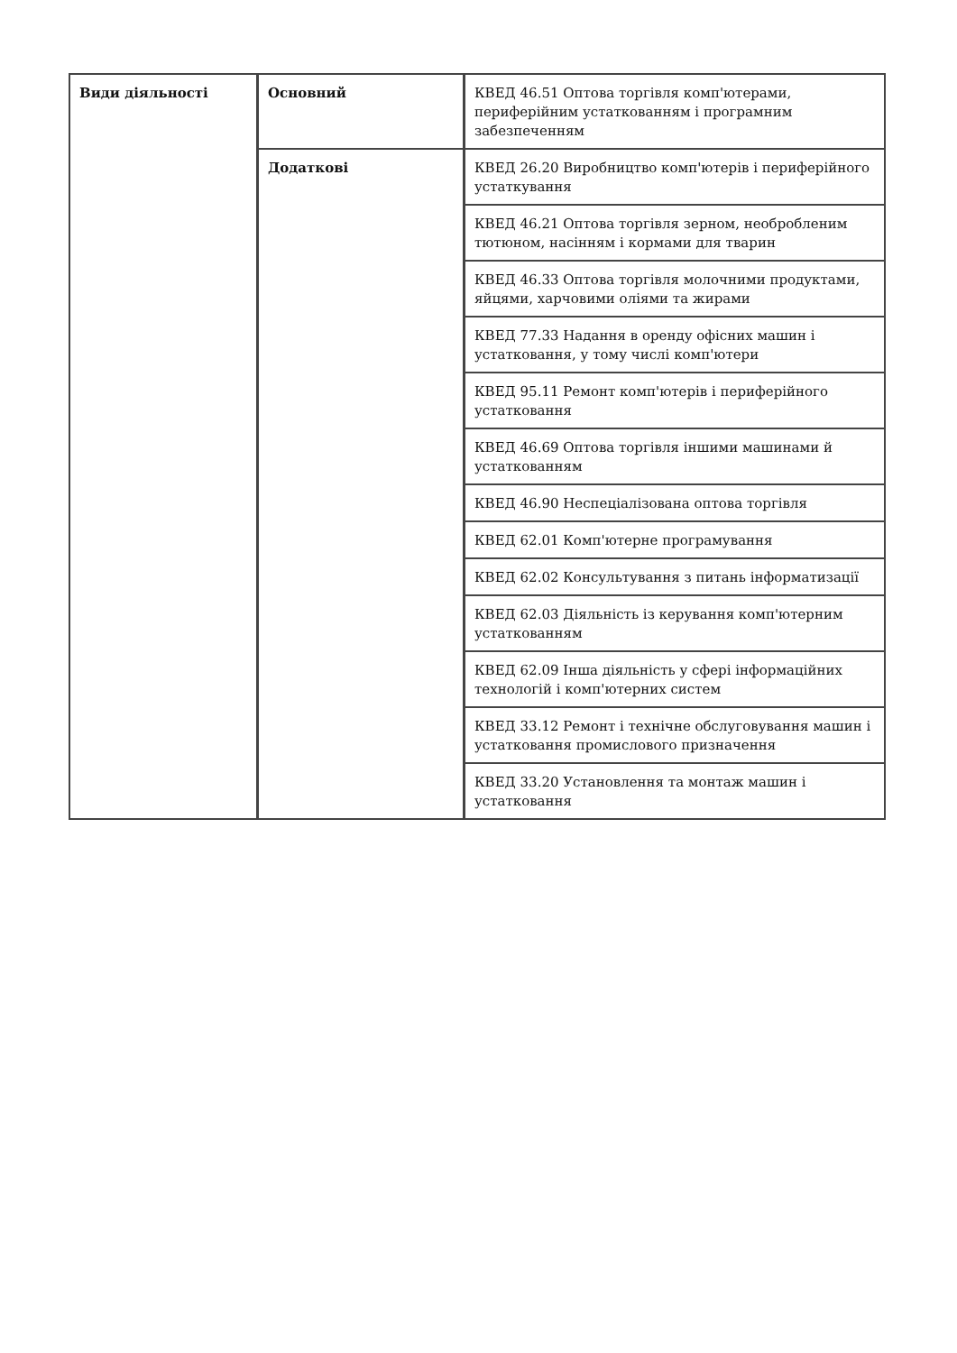| Види діяльності | Основний | КВЕД 46.51 Оптова торгівля комп'ютерами, периферійним устаткованням і програмним забезпеченням |
| | Додаткові | КВЕД 26.20 Виробництво комп'ютерів і периферійного устаткування |
| | | КВЕД 46.21 Оптова торгівля зерном, необробленим тютюном, насінням і кормами для тварин |
| | | КВЕД 46.33 Оптова торгівля молочними продуктами, яйцями, харчовими оліями та жирами |
| | | КВЕД 77.33 Надання в оренду офісних машин і устатковання, у тому числі комп'ютери |
| | | КВЕД 95.11 Ремонт комп'ютерів і периферійного устатковання |
| | | КВЕД 46.69 Оптова торгівля іншими машинами й устаткованням |
| | | КВЕД 46.90 Неспеціалізована оптова торгівля |
| | | КВЕД 62.01 Комп'ютерне програмування |
| | | КВЕД 62.02 Консультування з питань інформатизації |
| | | КВЕД 62.03 Діяльність із керування комп'ютерним устаткованням |
| | | КВЕД 62.09 Інша діяльність у сфері інформаційних технологій і комп'ютерних систем |
| | | КВЕД 33.12 Ремонт і технічне обслуговування машин і устатковання промислового призначення |
| | | КВЕД 33.20 Установлення та монтаж машин і устатковання |